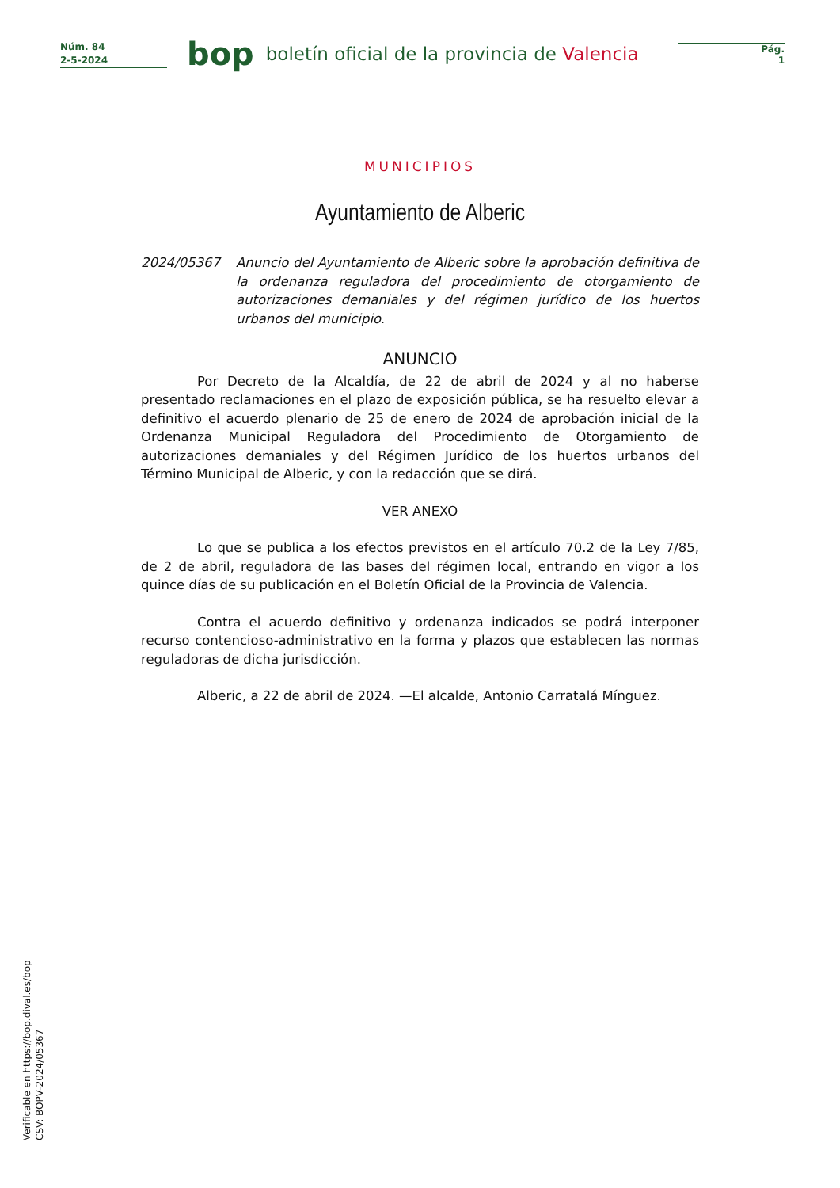Núm. 84
2-5-2024
bop
boletín oficial de la provincia de Valencia
Pág.
1
MUNICIPIOS
Ayuntamiento de Alberic
2024/05367 Anuncio del Ayuntamiento de Alberic sobre la aprobación definitiva de la ordenanza reguladora del procedimiento de otorgamiento de autorizaciones demaniales y del régimen jurídico de los huertos urbanos del municipio.
ANUNCIO
Por Decreto de la Alcaldía, de 22 de abril de 2024 y al no haberse presentado reclamaciones en el plazo de exposición pública, se ha resuelto elevar a definitivo el acuerdo plenario de 25 de enero de 2024 de aprobación inicial de la Ordenanza Municipal Reguladora del Procedimiento de Otorgamiento de autorizaciones demaniales y del Régimen Jurídico de los huertos urbanos del Término Municipal de Alberic, y con la redacción que se dirá.
VER ANEXO
Lo que se publica a los efectos previstos en el artículo 70.2 de la Ley 7/85, de 2 de abril, reguladora de las bases del régimen local, entrando en vigor a los quince días de su publicación en el Boletín Oficial de la Provincia de Valencia.
Contra el acuerdo definitivo y ordenanza indicados se podrá interponer recurso contencioso-administrativo en la forma y plazos que establecen las normas reguladoras de dicha jurisdicción.
Alberic, a 22 de abril de 2024. —El alcalde, Antonio Carratalá Mínguez.
Verificable en https://bop.dival.es/bop
CSV: BOPV-2024/05367